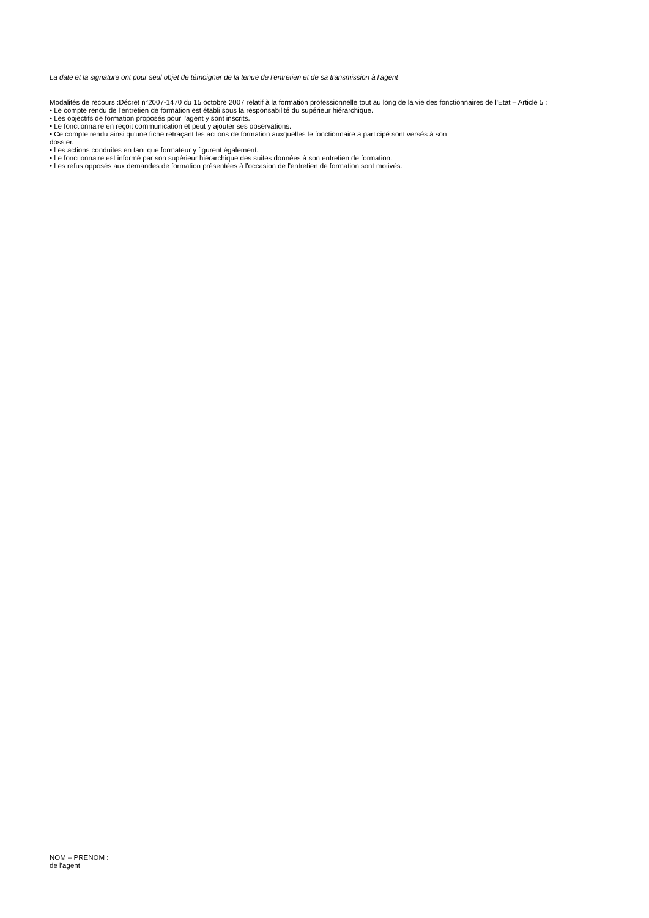La date et la signature ont pour seul objet de témoigner de la tenue de l’entretien et de sa transmission à l’agent
Modalités de recours :Décret n°2007-1470 du 15 octobre 2007 relatif à la formation professionnelle tout au long de la vie des fonctionnaires de l'Etat – Article 5 :
• Le compte rendu de l'entretien de formation est établi sous la responsabilité du supérieur hiérarchique.
• Les objectifs de formation proposés pour l'agent y sont inscrits.
• Le fonctionnaire en reçoit communication et peut y ajouter ses observations.
• Ce compte rendu ainsi qu'une fiche retraçant les actions de formation auxquelles le fonctionnaire a participé sont versés à son
dossier.
• Les actions conduites en tant que formateur y figurent également.
• Le fonctionnaire est informé par son supérieur hiérarchique des suites données à son entretien de formation.
• Les refus opposés aux demandes de formation présentées à l'occasion de l'entretien de formation sont motivés.
NOM – PRENOM :
de l’agent